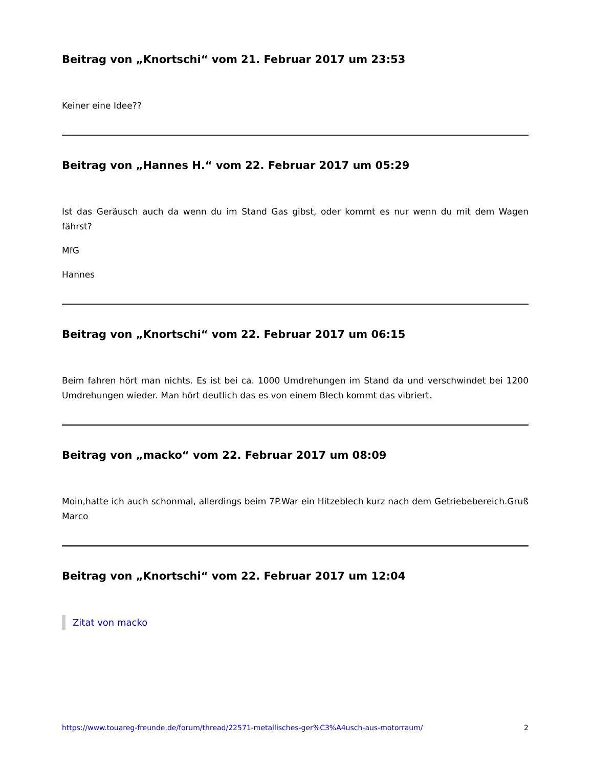Beitrag von „Knortschi“ vom 21. Februar 2017 um 23:53
Keiner eine Idee??
Beitrag von „Hannes H.“ vom 22. Februar 2017 um 05:29
Ist das Geräusch auch da wenn du im Stand Gas gibst, oder kommt es nur wenn du mit dem Wagen fährst?
MfG
Hannes
Beitrag von „Knortschi“ vom 22. Februar 2017 um 06:15
Beim fahren hört man nichts. Es ist bei ca. 1000 Umdrehungen im Stand da und verschwindet bei 1200 Umdrehungen wieder. Man hört deutlich das es von einem Blech kommt das vibriert.
Beitrag von „macko“ vom 22. Februar 2017 um 08:09
Moin,hatte ich auch schonmal, allerdings beim 7P.War ein Hitzeblech kurz nach dem Getriebebereich.Gruß Marco
Beitrag von „Knortschi“ vom 22. Februar 2017 um 12:04
Zitat von macko
https://www.touareg-freunde.de/forum/thread/22571-metallisches-ger%C3%A4usch-aus-motorraum/ 2